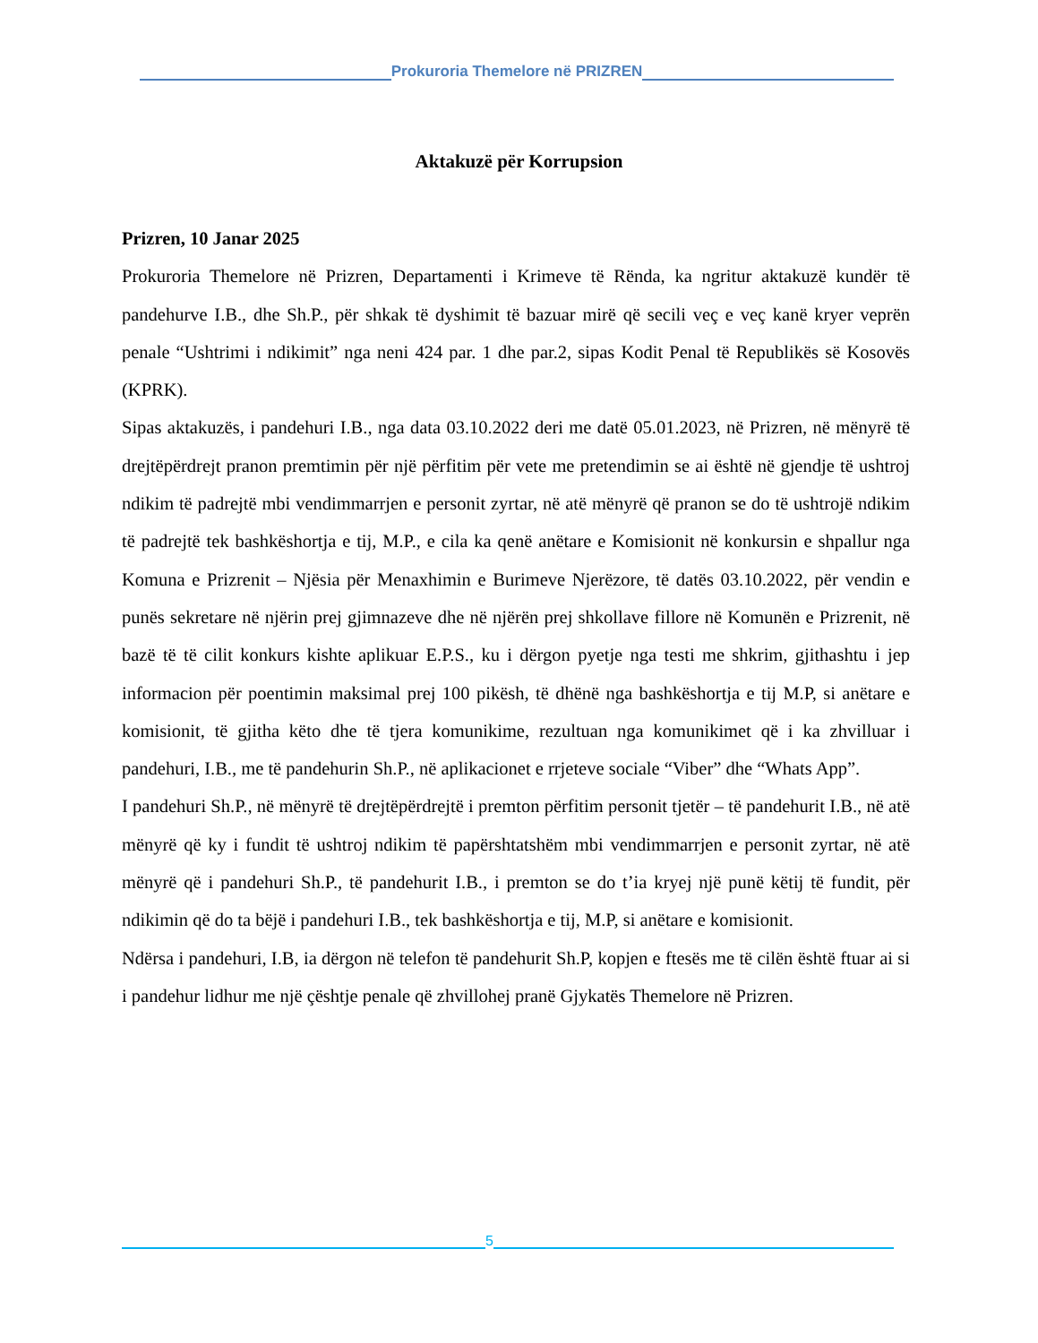Prokuroria Themelore në PRIZREN
Aktakuzë për Korrupsion
Prizren, 10 Janar 2025
Prokuroria Themelore në Prizren, Departamenti i Krimeve të Rënda, ka ngritur aktakuzë kundër të pandehurve I.B., dhe Sh.P., për shkak të dyshimit të bazuar mirë që secili veç e veç kanë kryer veprën penale “Ushtrimi i ndikimit” nga neni 424 par. 1 dhe par.2, sipas Kodit Penal të Republikës së Kosovës (KPRK).
Sipas aktakuzës, i pandehuri I.B., nga data 03.10.2022 deri me datë 05.01.2023, në Prizren, në mënyrë të drejtëpërdrejt pranon premtimin për një përfitim për vete me pretendimin se ai është në gjendje të ushtroj ndikim të padrejtë mbi vendimmarrjen e personit zyrtar, në atë mënyrë që pranon se do të ushtrojë ndikim të padrejtë tek bashkëshortja e tij, M.P., e cila ka qenë anëtare e Komisionit në konkursin e shpallur nga Komuna e Prizrenit – Njësia për Menaxhimin e Burimeve Njerëzore, të datës 03.10.2022, për vendin e punës sekretare në njërin prej gjimnazeve dhe në njërën prej shkollave fillore në Komunën e Prizrenit, në bazë të të cilit konkurs kishte aplikuar E.P.S., ku i dërgon pyetje nga testi me shkrim, gjithashtu i jep informacion për poentimin maksimal prej 100 pikësh, të dhënë nga bashkëshortja e tij M.P, si anëtare e komisionit, të gjitha këto dhe të tjera komunikime, rezultuan nga komunikimet që i ka zhvilluar i pandehuri, I.B., me të pandehurin Sh.P., në aplikacionet e rrjeteve sociale “Viber” dhe “Whats App”.
I pandehuri Sh.P., në mënyrë të drejtëpërdrejtë i premton përfitim personit tjetër – të pandehurit I.B., në atë mënyrë që ky i fundit të ushtroj ndikim të papërshtatshëm mbi vendimmarrjen e personit zyrtar, në atë mënyrë që i pandehuri Sh.P., të pandehurit I.B., i premton se do t’ia kryej një punë këtij të fundit, për ndikimin që do ta bëjë i pandehuri I.B., tek bashkëshortja e tij, M.P, si anëtare e komisionit.
Ndërsa i pandehuri, I.B, ia dërgon në telefon të pandehurit Sh.P, kopjen e ftesës me të cilën është ftuar ai si i pandehur lidhur me një çështje penale që zhvillohej pranë Gjykatës Themelore në Prizren.
5